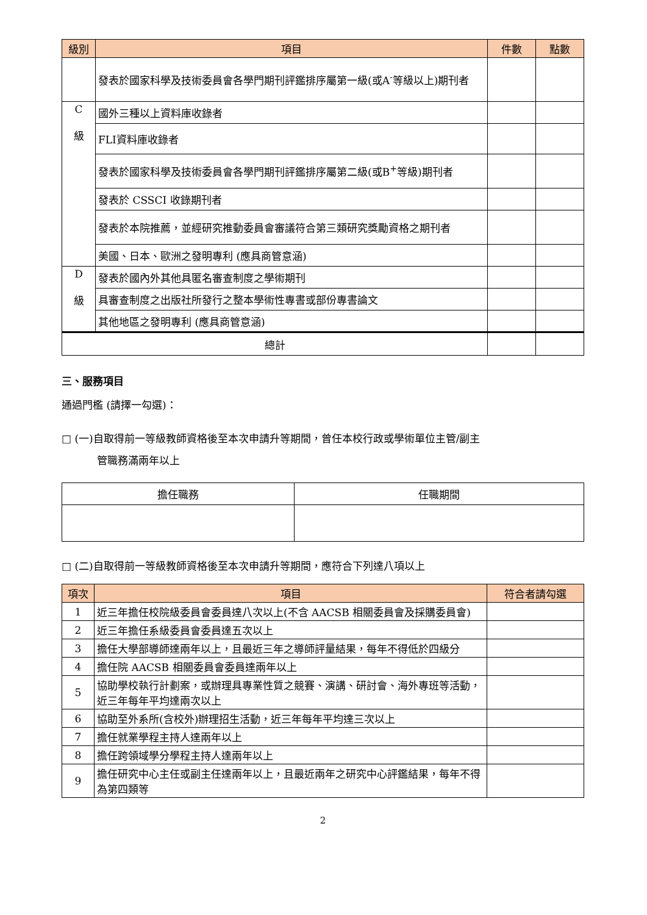| 級別 | 項目 | 件數 | 點數 |
| --- | --- | --- | --- |
| | 發表於國家科學及技術委員會各學門期刊評鑑排序屬第一級(或A<sup>-</sup>等級以上)期刊者 | | |
| C 級 | 國外三種以上資料庫收錄者 | | |
| | FLI資料庫收錄者 | | |
| | 發表於國家科學及技術委員會各學門期刊評鑑排序屬第二級(或B<sup>+</sup>等級)期刊者 | | |
| | 發表於 CSSCI 收錄期刊者 | | |
| | 發表於本院推薦，並經研究推動委員會審議符合第三類研究獎勵資格之期刊者 | | |
| | 美國、日本、歐洲之發明專利 (應具商管意涵) | | |
| D 級 | 發表於國內外其他具匿名審查制度之學術期刊 | | |
| | 具審查制度之出版社所發行之整本學術性專書或部份專書論文 | | |
| | 其他地區之發明專利 (應具商管意涵) | | |
| 總計 | | | |
三、服務項目
通過門檻 (請擇一勾選)：
□ (一)自取得前一等級教師資格後至本次申請升等期間，曾任本校行政或學術單位主管/副主
管職務滿兩年以上
| 擔任職務 | 任職期間 |
□ (二)自取得前一等級教師資格後至本次申請升等期間，應符合下列達八項以上
| 項次 | 項目 | 符合者請勾選 |
| --- | --- | --- |
| 1 | 近三年擔任校院級委員會委員達八次以上(不含 AACSB 相關委員會及採購委員會) | |
| 2 | 近三年擔任系級委員會委員達五次以上 | |
| 3 | 擔任大學部導師達兩年以上，且最近三年之導師評量結果，每年不得低於四級分 | |
| 4 | 擔任院 AACSB 相關委員會委員達兩年以上 | |
| 5 | 協助學校執行計劃案，或辦理具專業性質之競賽、演講、研討會、海外專班等活動，近三年每年平均達兩次以上 | |
| 6 | 協助至外系所(含校外)辦理招生活動，近三年每年平均達三次以上 | |
| 7 | 擔任就業學程主持人達兩年以上 | |
| 8 | 擔任跨領域學分學程主持人達兩年以上 | |
| 9 | 擔任研究中心主任或副主任達兩年以上，且最近兩年之研究中心評鑑結果，每年不得為第四類等 | |
2